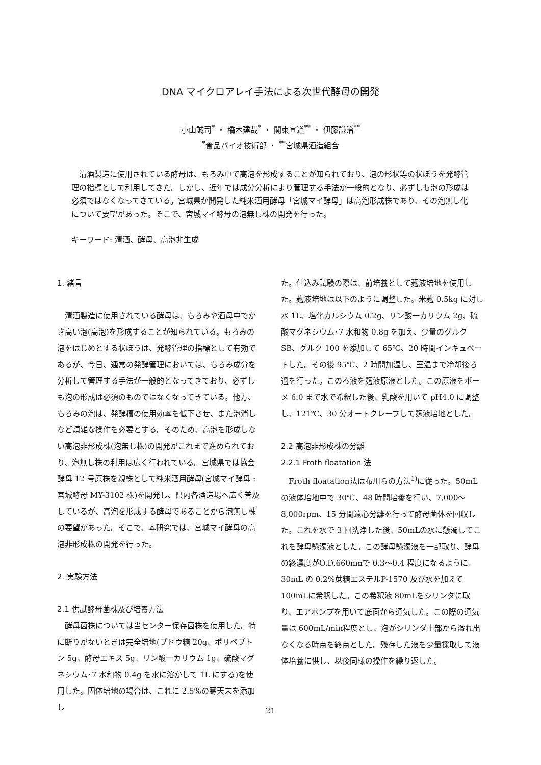DNA マイクロアレイ手法による次世代酵母の開発
小山誠司<sup>*</sup> ・ 橋本建哉<sup>*</sup> ・ 関東宣道<sup>**</sup> ・ 伊藤謙治<sup>**</sup>
<sup>*</sup> 食品バイオ技術部 ・ <sup>**</sup>宮城県酒造組合
　清酒製造に使用されている酵母は、もろみ中で高泡を形成することが知られており、泡の形状等の状ぼうを発酵管理の指標として利用してきた。しかし、近年では成分分析により管理する手法が一般的となり、必ずしも泡の形成は必須ではなくなってきている。宮城県が開発した純米酒用酵母「宮城マイ酵母」は高泡形成株であり、その泡無し化について要望があった。そこで、宮城マイ酵母の泡無し株の開発を行った。
キーワード: 清酒、酵母、高泡非生成
1. 緒言
　清酒製造に使用されている酵母は、もろみや酒母中でかさ高い泡(高泡)を形成することが知られている。もろみの泡をはじめとする状ぼうは、発酵管理の指標として有効であるが、今日、通常の発酵管理においては、もろみ成分を分析して管理する手法が一般的となってきており、必ずしも泡の形成は必須のものではなくなってきている。他方、もろみの泡は、発酵槽の使用効率を低下させ、また泡消しなど煩雑な操作を必要とする。そのため、高泡を形成しない高泡非形成株(泡無し株)の開発がこれまで進められており、泡無し株の利用は広く行われている。宮城県では協会酵母 12 号原株を親株として純米酒用酵母(宮城マイ酵母 : 宮城酵母 MY-3102 株)を開発し、県内各酒造場へ広く普及しているが、高泡を形成する酵母であることから泡無し株の要望があった。そこで、本研究では、宮城マイ酵母の高泡非形成株の開発を行った。
2. 実験方法
2.1 供試酵母菌株及び培養方法
　酵母菌株については当センター保存菌株を使用した。特に断りがないときは完全培地(ブドウ糖 20g、ポリペプトン 5g、酵母エキス 5g、リン酸一カリウム 1g、硫酸マグネシウム･7 水和物 0.4g を水に溶かして 1L にする)を使用した。固体培地の場合は、これに 2.5%の寒天末を添加し
た。仕込み試験の際は、前培養として麹液培地を使用した。麹液培地は以下のように調整した。米麹 0.5kg に対し水 1L、塩化カルシウム 0.2g、リン酸一カリウム 2g、硫酸マグネシウム･7 水和物 0.8g を加え、少量のグルク SB、グルク 100 を添加して 65℃、20 時間インキュベートした。その後 95℃、2 時間加温し、室温まで冷却後ろ過を行った。このろ液を麹液原液とした。この原液をボーメ 6.0 まで水で希釈した後、乳酸を用いて pH4.0 に調整し、121℃、30 分オートクレーブして麹液培地とした。
2.2 高泡非形成株の分離
2.2.1 Froth floatation 法
　Froth floatation法は布川らの方法<sup>1)</sup>に従った。50mLの液体培地中で 30℃、48 時間培養を行い、7,000～8,000rpm、15 分間遠心分離を行って酵母菌体を回収した。これを水で 3 回洗浄した後、50mLの水に懸濁してこれを酵母懸濁液とした。この酵母懸濁液を一部取り、酵母の終濃度がO.D.660nmで 0.3～0.4 程度になるように、30mL の 0.2%蔗糖エステルP-1570 及び水を加えて 100mLに希釈した。この希釈液 80mLをシリンダに取り、エアポンプを用いて底面から通気した。この際の通気量は 600mL/min程度とし、泡がシリンダ上部から溢れ出なくなる時点を終点とした。残存した液を少量採取して液体培養に供し、以後同様の操作を繰り返した。
21